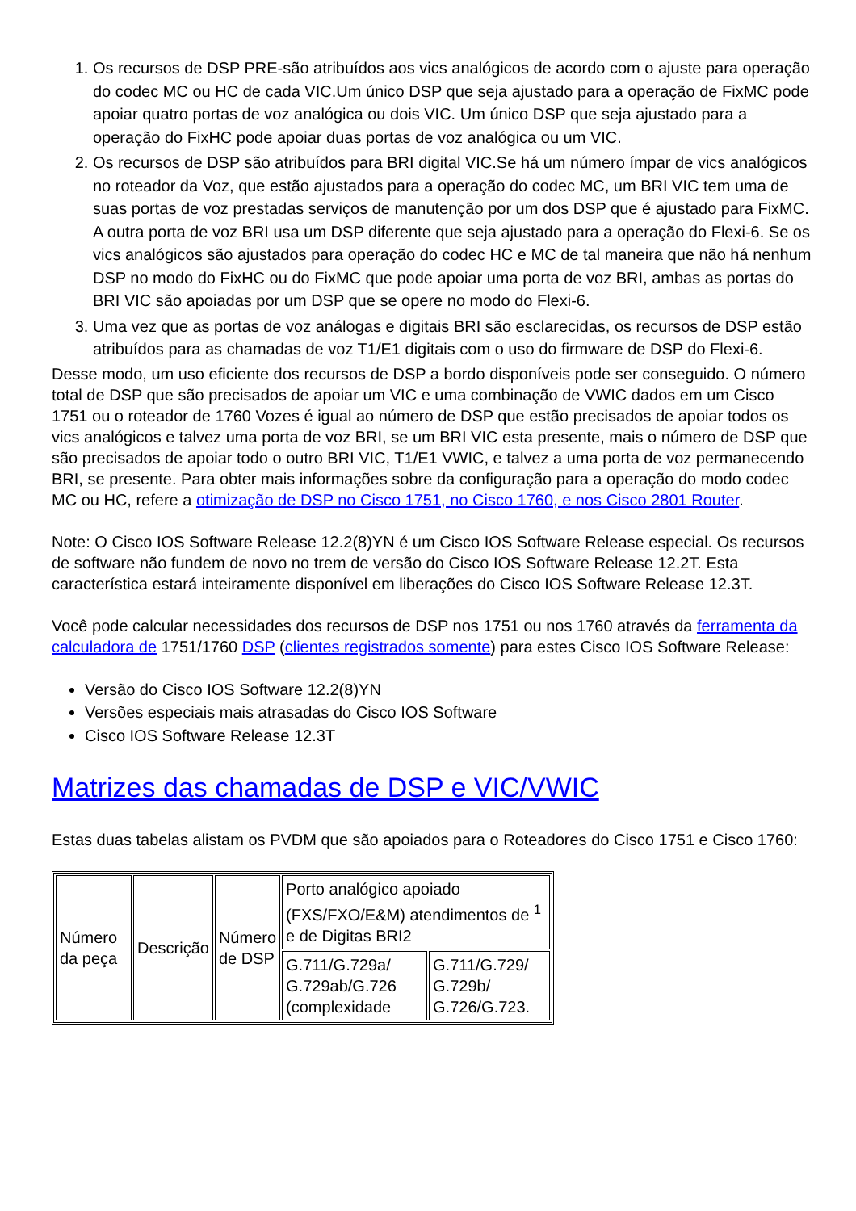1. Os recursos de DSP PRE-são atribuídos aos vics analógicos de acordo com o ajuste para operação do codec MC ou HC de cada VIC.Um único DSP que seja ajustado para a operação de FixMC pode apoiar quatro portas de voz analógica ou dois VIC. Um único DSP que seja ajustado para a operação do FixHC pode apoiar duas portas de voz analógica ou um VIC.
2. Os recursos de DSP são atribuídos para BRI digital VIC.Se há um número ímpar de vics analógicos no roteador da Voz, que estão ajustados para a operação do codec MC, um BRI VIC tem uma de suas portas de voz prestadas serviços de manutenção por um dos DSP que é ajustado para FixMC. A outra porta de voz BRI usa um DSP diferente que seja ajustado para a operação do Flexi-6. Se os vics analógicos são ajustados para operação do codec HC e MC de tal maneira que não há nenhum DSP no modo do FixHC ou do FixMC que pode apoiar uma porta de voz BRI, ambas as portas do BRI VIC são apoiadas por um DSP que se opere no modo do Flexi-6.
3. Uma vez que as portas de voz análogas e digitais BRI são esclarecidas, os recursos de DSP estão atribuídos para as chamadas de voz T1/E1 digitais com o uso do firmware de DSP do Flexi-6.
Desse modo, um uso eficiente dos recursos de DSP a bordo disponíveis pode ser conseguido. O número total de DSP que são precisados de apoiar um VIC e uma combinação de VWIC dados em um Cisco 1751 ou o roteador de 1760 Vozes é igual ao número de DSP que estão precisados de apoiar todos os vics analógicos e talvez uma porta de voz BRI, se um BRI VIC esta presente, mais o número de DSP que são precisados de apoiar todo o outro BRI VIC, T1/E1 VWIC, e talvez a uma porta de voz permanecendo BRI, se presente. Para obter mais informações sobre da configuração para a operação do modo codec MC ou HC, refere a otimização de DSP no Cisco 1751, no Cisco 1760, e nos Cisco 2801 Router.
Note: O Cisco IOS Software Release 12.2(8)YN é um Cisco IOS Software Release especial. Os recursos de software não fundem de novo no trem de versão do Cisco IOS Software Release 12.2T. Esta característica estará inteiramente disponível em liberações do Cisco IOS Software Release 12.3T.
Você pode calcular necessidades dos recursos de DSP nos 1751 ou nos 1760 através da ferramenta da calculadora de 1751/1760 DSP (clientes registrados somente) para estes Cisco IOS Software Release:
Versão do Cisco IOS Software 12.2(8)YN
Versões especiais mais atrasadas do Cisco IOS Software
Cisco IOS Software Release 12.3T
Matrizes das chamadas de DSP e VIC/VWIC
Estas duas tabelas alistam os PVDM que são apoiados para o Roteadores do Cisco 1751 e Cisco 1760:
| Número da peça | Descrição | Número de DSP | Porto analógico apoiado (FXS/FXO/E&M) atendimentos de <sup>1</sup> e de Digitas BRI2 | |
| | | | G.711/G.729a/ G.729ab/G.726 (complexidade | G.711/G.729/ G.729b/ G.726/G.723. |